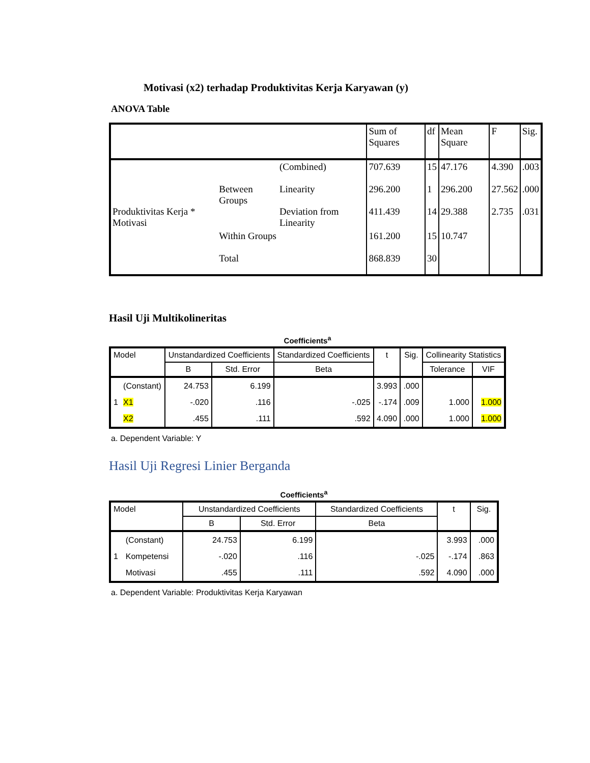Motivasi (x2) terhadap Produktivitas Kerja Karyawan (y)
ANOVA Table
| | | | Sum of Squares | df | Mean Square | F | Sig. |
| --- | --- | --- | --- | --- | --- | --- | --- |
| Produktivitas Kerja * Motivasi | Between Groups | (Combined) | 707.639 | 15 | 47.176 | 4.390 | .003 |
| | | Linearity | 296.200 | 1 | 296.200 | 27.562 | .000 |
| | | Deviation from Linearity | 411.439 | 14 | 29.388 | 2.735 | .031 |
| | Within Groups | | 161.200 | 15 | 10.747 | | |
| | Total | | 868.839 | 30 | | | |
Hasil Uji Multikolineritas
Coefficients<sup>a</sup>
| Model | | Unstandardized Coefficients | | Standardized Coefficients | t | Sig. | Collinearity Statistics | |
| --- | --- | --- | --- | --- | --- | --- | --- | --- |
| | | B | Std. Error | Beta | | | Tolerance | VIF |
| | (Constant) | 24.753 | 6.199 | | 3.993 | .000 | | |
| 1 | X1 | -.020 | .116 | -.025 | -.174 | .009 | 1.000 | 1.000 |
| | X2 | .455 | .111 | .592 | 4.090 | .000 | 1.000 | 1.000 |
a. Dependent Variable: Y
Hasil Uji Regresi Linier Berganda
Coefficients<sup>a</sup>
| Model | | Unstandardized Coefficients | | Standardized Coefficients | t | Sig. |
| --- | --- | --- | --- | --- | --- | --- |
| | | B | Std. Error | Beta | | |
| | (Constant) | 24.753 | 6.199 | | 3.993 | .000 |
| 1 | Kompetensi | -.020 | .116 | -.025 | -.174 | .863 |
| | Motivasi | .455 | .111 | .592 | 4.090 | .000 |
a. Dependent Variable: Produktivitas Kerja Karyawan